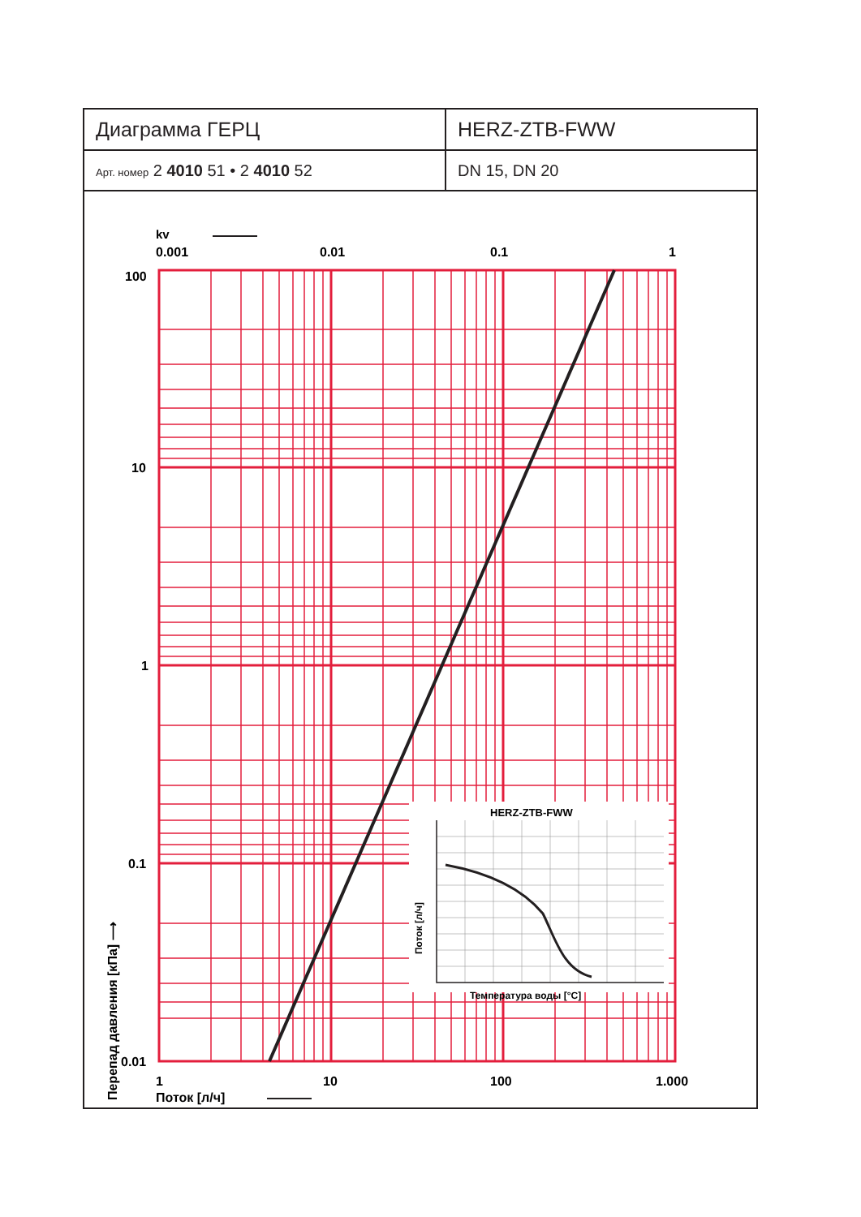| Диаграмма ГЕРЦ | HERZ-ZTB-FWW |
| Арт. номер 2 4010 51 • 2 4010 52 | DN 15, DN 20 |
kv
0.001
0.01
0.1
1
100
10
1
0.1
0.01
1
10
100
1.000
Поток [л/ч]
Перепад давления [кПа] ⟶
HERZ-ZTB-FWW
Поток [л/ч]
Температура воды [°C]